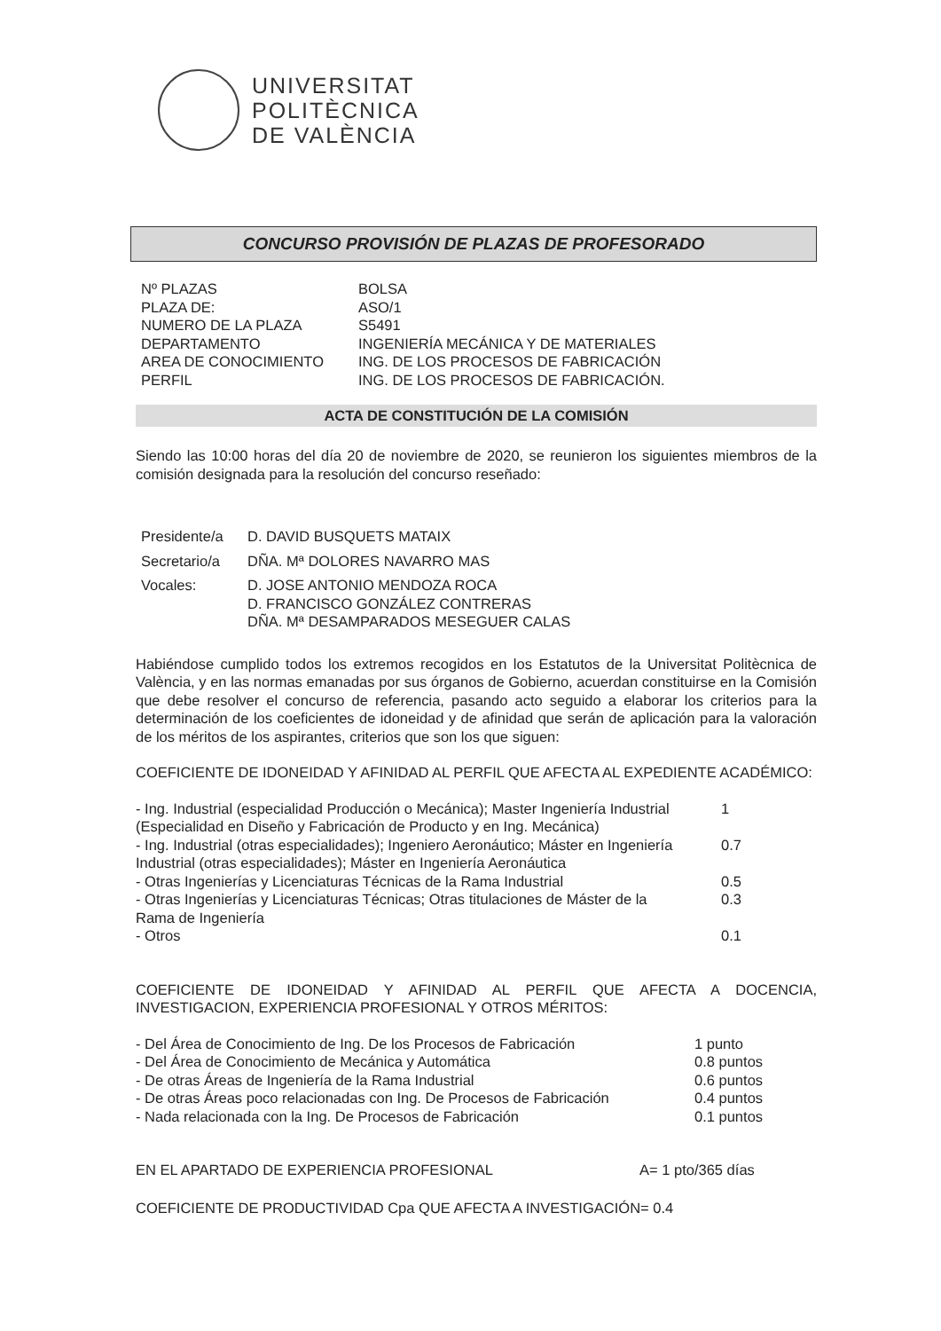UNIVERSITAT
POLITÈCNICA
DE VALÈNCIA
CONCURSO PROVISIÓN DE PLAZAS DE PROFESORADO
| Nº PLAZAS | BOLSA |
| PLAZA DE: | ASO/1 |
| NUMERO DE LA PLAZA | S5491 |
| DEPARTAMENTO | INGENIERÍA MECÁNICA Y DE MATERIALES |
| AREA DE CONOCIMIENTO | ING. DE LOS PROCESOS DE FABRICACIÓN |
| PERFIL | ING. DE LOS PROCESOS DE FABRICACIÓN. |
ACTA DE CONSTITUCIÓN DE LA COMISIÓN
Siendo las 10:00 horas del día 20 de noviembre de 2020, se reunieron los siguientes miembros de la comisión designada para la resolución del concurso reseñado:
| Presidente/a | D. DAVID BUSQUETS MATAIX |
| Secretario/a | DÑA. Mª DOLORES NAVARRO MAS |
| Vocales: | D. JOSE ANTONIO MENDOZA ROCA D. FRANCISCO GONZÁLEZ CONTRERAS DÑA. Mª DESAMPARADOS MESEGUER CALAS |
Habiéndose cumplido todos los extremos recogidos en los Estatutos de la Universitat Politècnica de València, y en las normas emanadas por sus órganos de Gobierno, acuerdan constituirse en la Comisión que debe resolver el concurso de referencia, pasando acto seguido a elaborar los criterios para la determinación de los coeficientes de idoneidad y de afinidad que serán de aplicación para la valoración de los méritos de los aspirantes, criterios que son los que siguen:
COEFICIENTE DE IDONEIDAD Y AFINIDAD AL PERFIL QUE AFECTA AL EXPEDIENTE ACADÉMICO:
| - Ing. Industrial (especialidad Producción o Mecánica); Master Ingeniería Industrial (Especialidad en Diseño y Fabricación de Producto y en Ing. Mecánica) | 1 |
| - Ing. Industrial (otras especialidades); Ingeniero Aeronáutico; Máster en Ingeniería Industrial (otras especialidades); Máster en Ingeniería Aeronáutica | 0.7 |
| - Otras Ingenierías y Licenciaturas Técnicas de la Rama Industrial | 0.5 |
| - Otras Ingenierías y Licenciaturas Técnicas; Otras titulaciones de Máster de la Rama de Ingeniería | 0.3 |
| - Otros | 0.1 |
COEFICIENTE DE IDONEIDAD Y AFINIDAD AL PERFIL QUE AFECTA A DOCENCIA, INVESTIGACION, EXPERIENCIA PROFESIONAL Y OTROS MÉRITOS:
| - Del Área de Conocimiento de Ing. De los Procesos de Fabricación | 1 punto |
| - Del Área de Conocimiento de Mecánica y Automática | 0.8 puntos |
| - De otras Áreas de Ingeniería de la Rama Industrial | 0.6 puntos |
| - De otras Áreas poco relacionadas con Ing. De Procesos de Fabricación | 0.4 puntos |
| - Nada relacionada con la Ing. De Procesos de Fabricación | 0.1 puntos |
| EN EL APARTADO DE EXPERIENCIA PROFESIONAL | A= 1 pto/365 días |
COEFICIENTE DE PRODUCTIVIDAD Cpa QUE AFECTA A INVESTIGACIÓN= 0.4